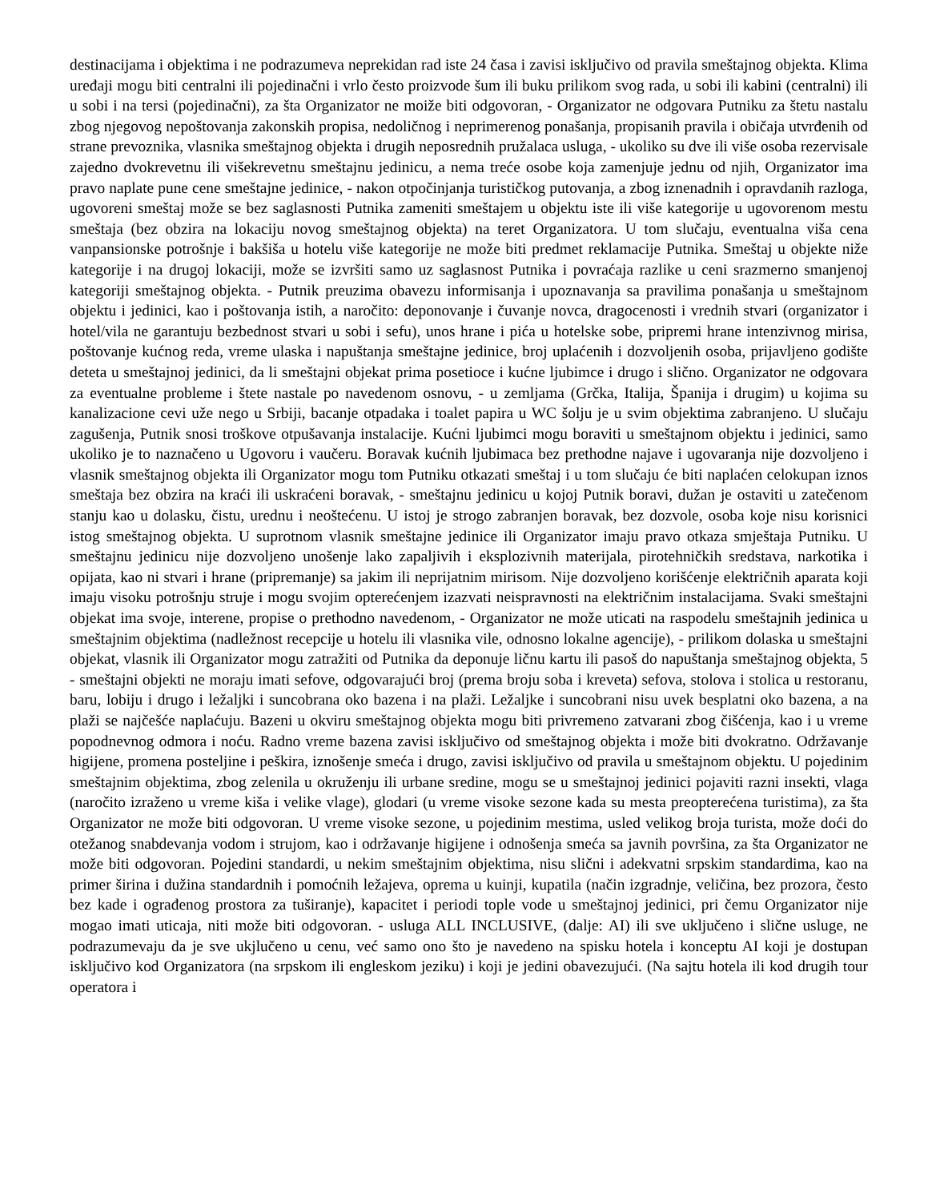destinacijama i objektima i ne podrazumeva neprekidan rad iste 24 časa i zavisi isključivo od pravila smeštajnog objekta. Klima uređaji mogu biti centralni ili pojedinačni i vrlo često proizvode šum ili buku prilikom svog rada, u sobi ili kabini (centralni) ili u sobi i na tersi (pojedinačni), za šta Organizator ne moiže biti odgovoran, - Organizator ne odgovara Putniku za štetu nastalu zbog njegovog nepoštovanja zakonskih propisa, nedoličnog i neprimerenog ponašanja, propisanih pravila i običaja utvrđenih od strane prevoznika, vlasnika smeštajnog objekta i drugih neposrednih pružalaca usluga, - ukoliko su dve ili više osoba rezervisale zajedno dvokrevetnu ili višekrevetnu smeštajnu jedinicu, a nema treće osobe koja zamenjuje jednu od njih, Organizator ima pravo naplate pune cene smeštajne jedinice, - nakon otpočinjanja turističkog putovanja, a zbog iznenadnih i opravdanih razloga, ugovoreni smeštaj može se bez saglasnosti Putnika zameniti smeštajem u objektu iste ili više kategorije u ugovorenom mestu smeštaja (bez obzira na lokaciju novog smeštajnog objekta) na teret Organizatora. U tom slučaju, eventualna viša cena vanpansionske potrošnje i bakšiša u hotelu više kategorije ne može biti predmet reklamacije Putnika. Smeštaj u objekte niže kategorije i na drugoj lokaciji, može se izvršiti samo uz saglasnost Putnika i povraćaja razlike u ceni srazmerno smanjenoj kategoriji smeštajnog objekta. - Putnik preuzima obavezu informisanja i upoznavanja sa pravilima ponašanja u smeštajnom objektu i jedinici, kao i poštovanja istih, a naročito: deponovanje i čuvanje novca, dragocenosti i vrednih stvari (organizator i hotel/vila ne garantuju bezbednost stvari u sobi i sefu), unos hrane i pića u hotelske sobe, pripremi hrane intenzivnog mirisa, poštovanje kućnog reda, vreme ulaska i napuštanja smeštajne jedinice, broj uplaćenih i dozvoljenih osoba, prijavljeno godište deteta u smeštajnoj jedinici, da li smeštajni objekat prima posetioce i kućne ljubimce i drugo i slično. Organizator ne odgovara za eventualne probleme i štete nastale po navedenom osnovu, - u zemljama (Grčka, Italija, Španija i drugim) u kojima su kanalizacione cevi uže nego u Srbiji, bacanje otpadaka i toalet papira u WC šolju je u svim objektima zabranjeno. U slučaju zagušenja, Putnik snosi troškove otpušavanja instalacije. Kućni ljubimci mogu boraviti u smeštajnom objektu i jedinici, samo ukoliko je to naznačeno u Ugovoru i vaučeru. Boravak kućnih ljubimaca bez prethodne najave i ugovaranja nije dozvoljeno i vlasnik smeštajnog objekta ili Organizator mogu tom Putniku otkazati smeštaj i u tom slučaju će biti naplaćen celokupan iznos smeštaja bez obzira na kraći ili uskraćeni boravak, - smeštajnu jedinicu u kojoj Putnik boravi, dužan je ostaviti u zatečenom stanju kao u dolasku, čistu, urednu i neoštećenu. U istoj je strogo zabranjen boravak, bez dozvole, osoba koje nisu korisnici istog smeštajnog objekta. U suprotnom vlasnik smeštajne jedinice ili Organizator imaju pravo otkaza smještaja Putniku. U smeštajnu jedinicu nije dozvoljeno unošenje lako zapaljivih i eksplozivnih materijala, pirotehničkih sredstava, narkotika i opijata, kao ni stvari i hrane (pripremanje) sa jakim ili neprijatnim mirisom. Nije dozvoljeno korišćenje električnih aparata koji imaju visoku potrošnju struje i mogu svojim opterećenjem izazvati neispravnosti na električnim instalacijama. Svaki smeštajni objekat ima svoje, interene, propise o prethodno navedenom, - Organizator ne može uticati na raspodelu smeštajnih jedinica u smeštajnim objektima (nadležnost recepcije u hotelu ili vlasnika vile, odnosno lokalne agencije), - prilikom dolaska u smeštajni objekat, vlasnik ili Organizator mogu zatražiti od Putnika da deponuje ličnu kartu ili pasoš do napuštanja smeštajnog objekta, 5 - smeštajni objekti ne moraju imati sefove, odgovarajući broj (prema broju soba i kreveta) sefova, stolova i stolica u restoranu, baru, lobiju i drugo i ležaljki i suncobrana oko bazena i na plaži. Ležaljke i suncobrani nisu uvek besplatni oko bazena, a na plaži se najčešće naplaćuju. Bazeni u okviru smeštajnog objekta mogu biti privremeno zatvarani zbog čišćenja, kao i u vreme popodnevnog odmora i noću. Radno vreme bazena zavisi isključivo od smeštajnog objekta i može biti dvokratno. Održavanje higijene, promena posteljine i peškira, iznošenje smeća i drugo, zavisi isključivo od pravila u smeštajnom objektu. U pojedinim smeštajnim objektima, zbog zelenila u okruženju ili urbane sredine, mogu se u smeštajnoj jedinici pojaviti razni insekti, vlaga (naročito izraženo u vreme kiša i velike vlage), glodari (u vreme visoke sezone kada su mesta preopterećena turistima), za šta Organizator ne može biti odgovoran. U vreme visoke sezone, u pojedinim mestima, usled velikog broja turista, može doći do otežanog snabdevanja vodom i strujom, kao i održavanje higijene i odnošenja smeća sa javnih površina, za šta Organizator ne može biti odgovoran. Pojedini standardi, u nekim smeštajnim objektima, nisu slični i adekvatni srpskim standardima, kao na primer širina i dužina standardnih i pomoćnih ležajeva, oprema u kuinji, kupatila (način izgradnje, veličina, bez prozora, često bez kade i ograđenog prostora za tuširanje), kapacitet i periodi tople vode u smeštajnoj jedinici, pri čemu Organizator nije mogao imati uticaja, niti može biti odgovoran. - usluga ALL INCLUSIVE, (dalje: AI) ili sve uključeno i slične usluge, ne podrazumevaju da je sve ukjlučeno u cenu, već samo ono što je navedeno na spisku hotela i konceptu AI koji je dostupan isključivo kod Organizatora (na srpskom ili engleskom jeziku) i koji je jedini obavezujući. (Na sajtu hotela ili kod drugih tour operatora i